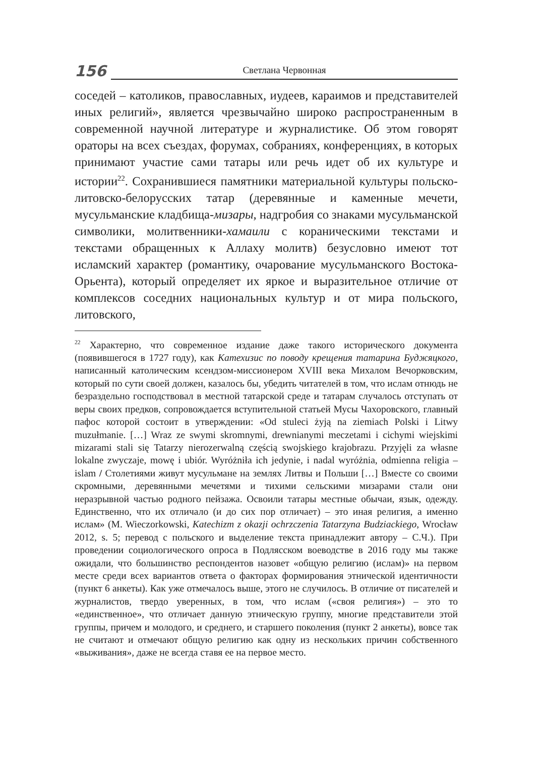156
Светлана Червонная
соседей – католиков, православных, иудеев, караимов и представителей иных религий», является чрезвычайно широко распространенным в современной научной литературе и журналистике. Об этом говорят ораторы на всех съездах, форумах, собраниях, конференциях, в которых принимают участие сами татары или речь идет об их культуре и истории<sup>22</sup>. Сохранившиеся памятники материальной культуры польско-литовско-белорусских татар (деревянные и каменные мечети, мусульманские кладбища-мизары, надгробия со знаками мусульманской символики, молитвенники-хамаили с кораническими текстами и текстами обращенных к Аллаху молитв) безусловно имеют тот исламский характер (романтику, очарование мусульманского Востока-Орьента), который определяет их яркое и выразительное отличие от комплексов соседних национальных культур и от мира польского, литовского,
<sup>22</sup> Характерно, что современное издание даже такого исторического документа (появившегося в 1727 году), как Катехизис по поводу крещения татарина Буджяцкого, написанный католическим ксендзом-миссионером XVIII века Михалом Вечорковским, который по сути своей должен, казалось бы, убедить читателей в том, что ислам отнюдь не безраздельно господствовал в местной татарской среде и татарам случалось отступать от веры своих предков, сопровождается вступительной статьей Мусы Чахоровского, главный пафос которой состоит в утверждении: «Od stuleci żyją na ziemiach Polski i Litwy muzułmanie. […] Wraz ze swymi skromnymi, drewnianymi meczetami i cichymi wiejskimi mizarami stali się Tatarzy nierozerwalną częścią swojskiego krajobrazu. Przyjęli za własne lokalne zwyczaje, mowę i ubiór. Wyróżniła ich jedynie, i nadal wyróżnia, odmienna religia – islam / Столетиями живут мусульмане на землях Литвы и Польши […] Вместе со своими скромными, деревянными мечетями и тихими сельскими мизарами стали они неразрывной частью родного пейзажа. Освоили татары местные обычаи, язык, одежду. Единственно, что их отличало (и до сих пор отличает) – это иная религия, а именно ислам» (M. Wieczorkowski, Katechizm z okazji ochrzczenia Tatarzyna Budziackiego, Wrocław 2012, s. 5; перевод с польского и выделение текста принадлежит автору – С.Ч.). При проведении социологического опроса в Подлясском воеводстве в 2016 году мы также ожидали, что большинство респондентов назовет «общую религию (ислам)» на первом месте среди всех вариантов ответа о факторах формирования этнической идентичности (пункт 6 анкеты). Как уже отмечалось выше, этого не случилось. В отличие от писателей и журналистов, твердо уверенных, в том, что ислам («своя религия») – это то «единственное», что отличает данную этническую группу, многие представители этой группы, причем и молодого, и среднего, и старшего поколения (пункт 2 анкеты), вовсе так не считают и отмечают общую религию как одну из нескольких причин собственного «выживания», даже не всегда ставя ее на первое место.